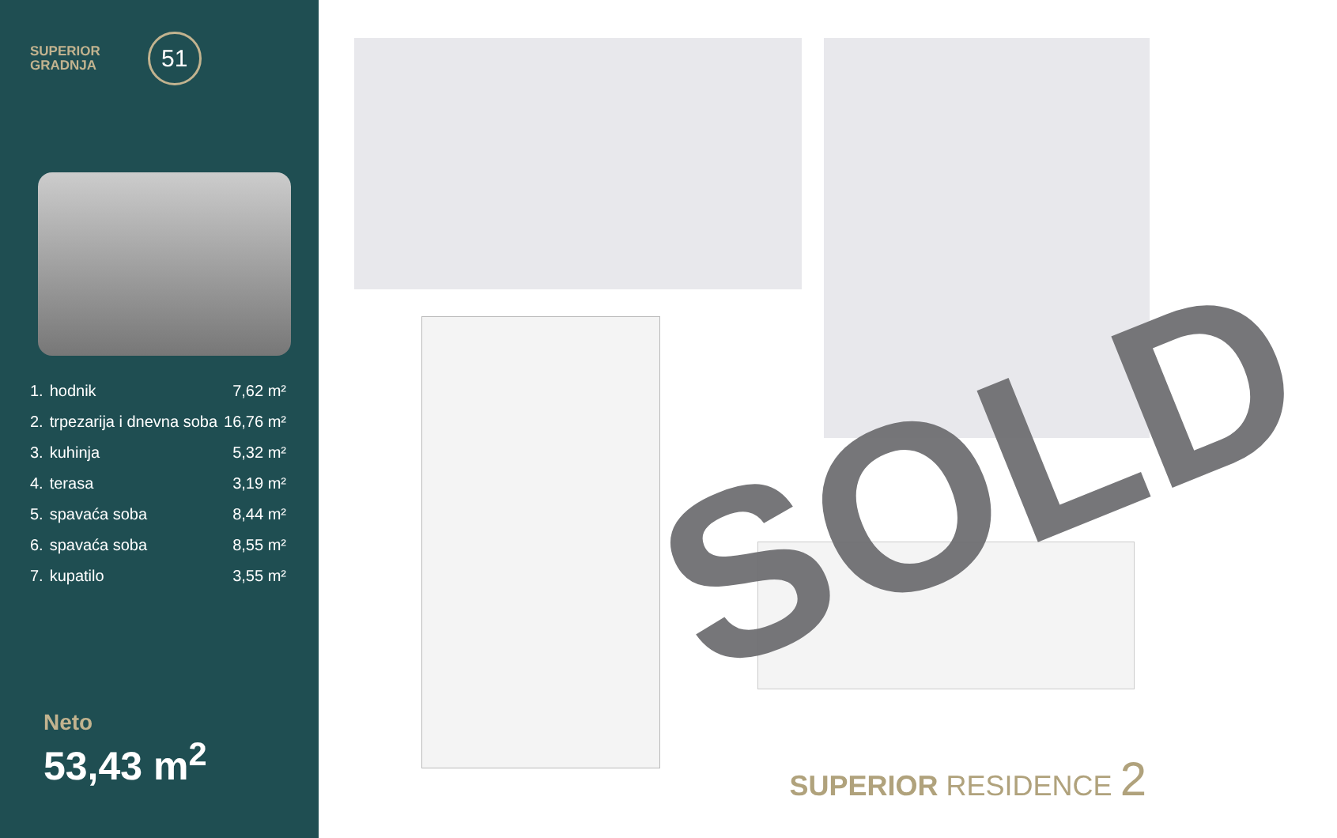SUPERIOR
GRADNJA
51
| 1. | hodnik | 7,62 m² |
| 2. | trpezarija i dnevna soba | 16,76 m² |
| 3. | kuhinja | 5,32 m² |
| 4. | terasa | 3,19 m² |
| 5. | spavaća soba | 8,44 m² |
| 6. | spavaća soba | 8,55 m² |
| 7. | kupatilo | 3,55 m² |
Neto
53,43 m<sup>2</sup>
SOLD
SUPERIOR RESIDENCE 2